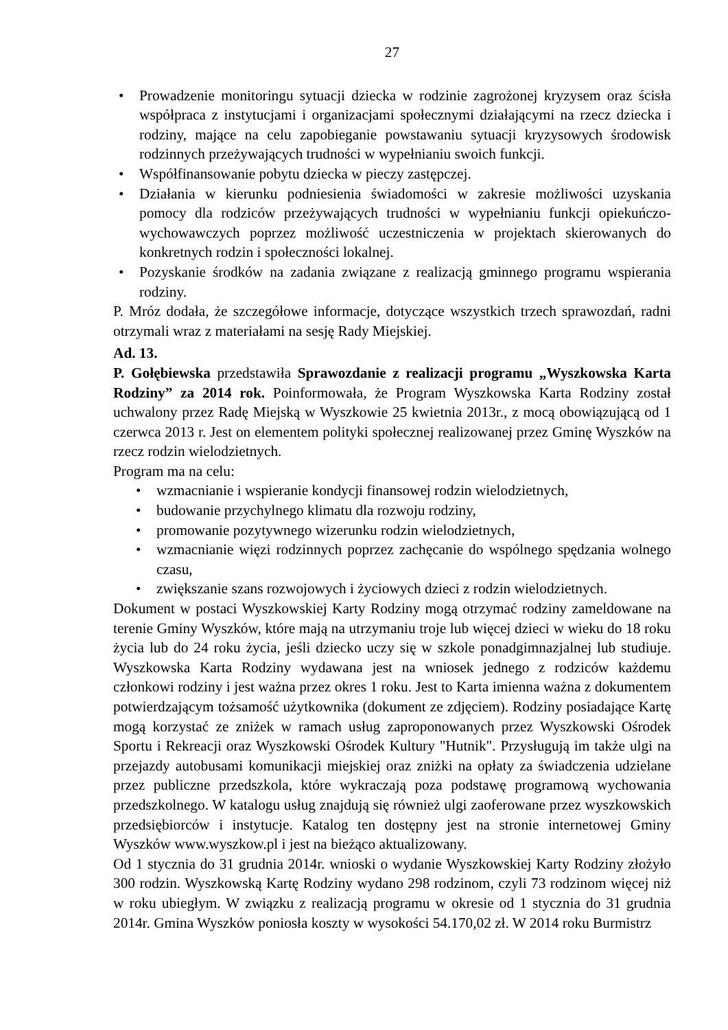27
• Prowadzenie monitoringu sytuacji dziecka w rodzinie zagrożonej kryzysem oraz ścisła współpraca z instytucjami i organizacjami społecznymi działającymi na rzecz dziecka i rodziny, mające na celu zapobieganie powstawaniu sytuacji kryzysowych środowisk rodzinnych przeżywających trudności w wypełnianiu swoich funkcji.
• Współfinansowanie pobytu dziecka w pieczy zastępczej.
• Działania w kierunku podniesienia świadomości w zakresie możliwości uzyskania pomocy dla rodziców przeżywających trudności w wypełnianiu funkcji opiekuńczo-wychowawczych poprzez możliwość uczestniczenia w projektach skierowanych do konkretnych rodzin i społeczności lokalnej.
• Pozyskanie środków na zadania związane z realizacją gminnego programu wspierania rodziny.
P. Mróz dodała, że szczegółowe informacje, dotyczące wszystkich trzech sprawozdań, radni otrzymali wraz z materiałami na sesję Rady Miejskiej.
Ad. 13.
P. Gołębiewska przedstawiła Sprawozdanie z realizacji programu „Wyszkowska Karta Rodziny” za 2014 rok. Poinformowała, że Program Wyszkowska Karta Rodziny został uchwalony przez Radę Miejską w Wyszkowie 25 kwietnia 2013r., z mocą obowiązującą od 1 czerwca 2013 r. Jest on elementem polityki społecznej realizowanej przez Gminę Wyszków na rzecz rodzin wielodzietnych.
Program ma na celu:
• wzmacnianie i wspieranie kondycji finansowej rodzin wielodzietnych,
• budowanie przychylnego klimatu dla rozwoju rodziny,
• promowanie pozytywnego wizerunku rodzin wielodzietnych,
• wzmacnianie więzi rodzinnych poprzez zachęcanie do wspólnego spędzania wolnego czasu,
• zwiększanie szans rozwojowych i życiowych dzieci z rodzin wielodzietnych.
Dokument w postaci Wyszkowskiej Karty Rodziny mogą otrzymać rodziny zameldowane na terenie Gminy Wyszków, które mają na utrzymaniu troje lub więcej dzieci w wieku do 18 roku życia lub do 24 roku życia, jeśli dziecko uczy się w szkole ponadgimnazjalnej lub studiuje. Wyszkowska Karta Rodziny wydawana jest na wniosek jednego z rodziców każdemu członkowi rodziny i jest ważna przez okres 1 roku. Jest to Karta imienna ważna z dokumentem potwierdzającym tożsamość użytkownika (dokument ze zdjęciem). Rodziny posiadające Kartę mogą korzystać ze zniżek w ramach usług zaproponowanych przez Wyszkowski Ośrodek Sportu i Rekreacji oraz Wyszkowski Ośrodek Kultury "Hutnik". Przysługują im także ulgi na przejazdy autobusami komunikacji miejskiej oraz zniżki na opłaty za świadczenia udzielane przez publiczne przedszkola, które wykraczają poza podstawę programową wychowania przedszkolnego. W katalogu usług znajdują się również ulgi zaoferowane przez wyszkowskich przedsiębiorców i instytucje. Katalog ten dostępny jest na stronie internetowej Gminy Wyszków www.wyszkow.pl i jest na bieżąco aktualizowany.
Od 1 stycznia do 31 grudnia 2014r. wnioski o wydanie Wyszkowskiej Karty Rodziny złożyło 300 rodzin. Wyszkowską Kartę Rodziny wydano 298 rodzinom, czyli 73 rodzinom więcej niż w roku ubiegłym. W związku z realizacją programu w okresie od 1 stycznia do 31 grudnia 2014r. Gmina Wyszków poniosła koszty w wysokości 54.170,02 zł. W 2014 roku Burmistrz